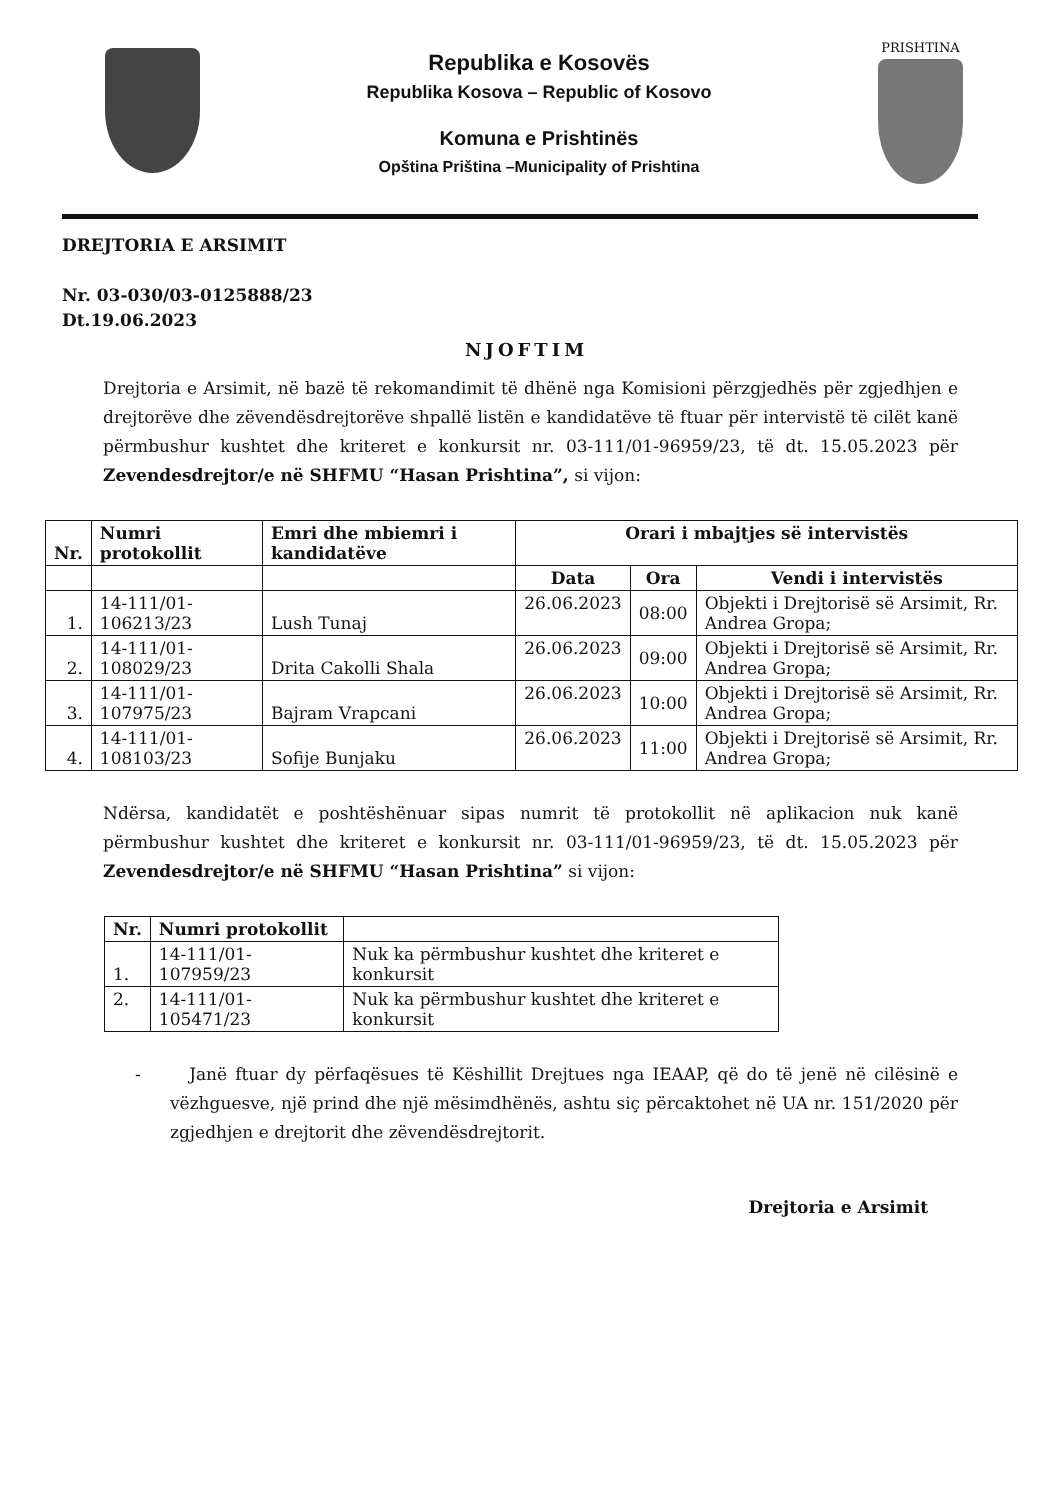Republika e Kosovës
Republika Kosova – Republic of Kosovo
Komuna e Prishtinës
Opština Priština –Municipality of Prishtina
PRISHTINA
DREJTORIA E ARSIMIT
Nr. 03-030/03-0125888/23
Dt.19.06.2023
NJOFTIM
Drejtoria e Arsimit, në bazë të rekomandimit të dhënë nga Komisioni përzgjedhës për zgjedhjen e drejtorëve dhe zëvendësdrejtorëve shpallë listën e kandidatëve të ftuar për intervistë të cilët kanë përmbushur kushtet dhe kriteret e konkursit nr. 03-111/01-96959/23, të dt. 15.05.2023 për Zevendesdrejtor/e në SHFMU “Hasan Prishtina”, si vijon:
| Nr. | Numri protokollit | Emri dhe mbiemri i kandidatëve | Orari i mbajtjes së intervistës | | |
| --- | --- | --- | --- | --- | --- |
| | | | Data | Ora | Vendi i intervistës |
| 1. | 14-111/01-106213/23 | Lush Tunaj | 26.06.2023 | 08:00 | Objekti i Drejtorisë së Arsimit, Rr. Andrea Gropa; |
| 2. | 14-111/01-108029/23 | Drita Cakolli Shala | 26.06.2023 | 09:00 | Objekti i Drejtorisë së Arsimit, Rr. Andrea Gropa; |
| 3. | 14-111/01-107975/23 | Bajram Vrapcani | 26.06.2023 | 10:00 | Objekti i Drejtorisë së Arsimit, Rr. Andrea Gropa; |
| 4. | 14-111/01-108103/23 | Sofije Bunjaku | 26.06.2023 | 11:00 | Objekti i Drejtorisë së Arsimit, Rr. Andrea Gropa; |
Ndërsa, kandidatët e poshtëshënuar sipas numrit të protokollit në aplikacion nuk kanë përmbushur kushtet dhe kriteret e konkursit nr. 03-111/01-96959/23, të dt. 15.05.2023 për Zevendesdrejtor/e në SHFMU “Hasan Prishtina” si vijon:
| Nr. | Numri protokollit | |
| --- | --- | --- |
| 1. | 14-111/01-107959/23 | Nuk ka përmbushur kushtet dhe kriteret e konkursit |
| 2. | 14-111/01-105471/23 | Nuk ka përmbushur kushtet dhe kriteret e konkursit |
- Janë ftuar dy përfaqësues të Këshillit Drejtues nga IEAAP, që do të jenë në cilësinë e vëzhguesve, një prind dhe një mësimdhënës, ashtu siç përcaktohet në UA nr. 151/2020 për zgjedhjen e drejtorit dhe zëvendësdrejtorit.
Drejtoria e Arsimit